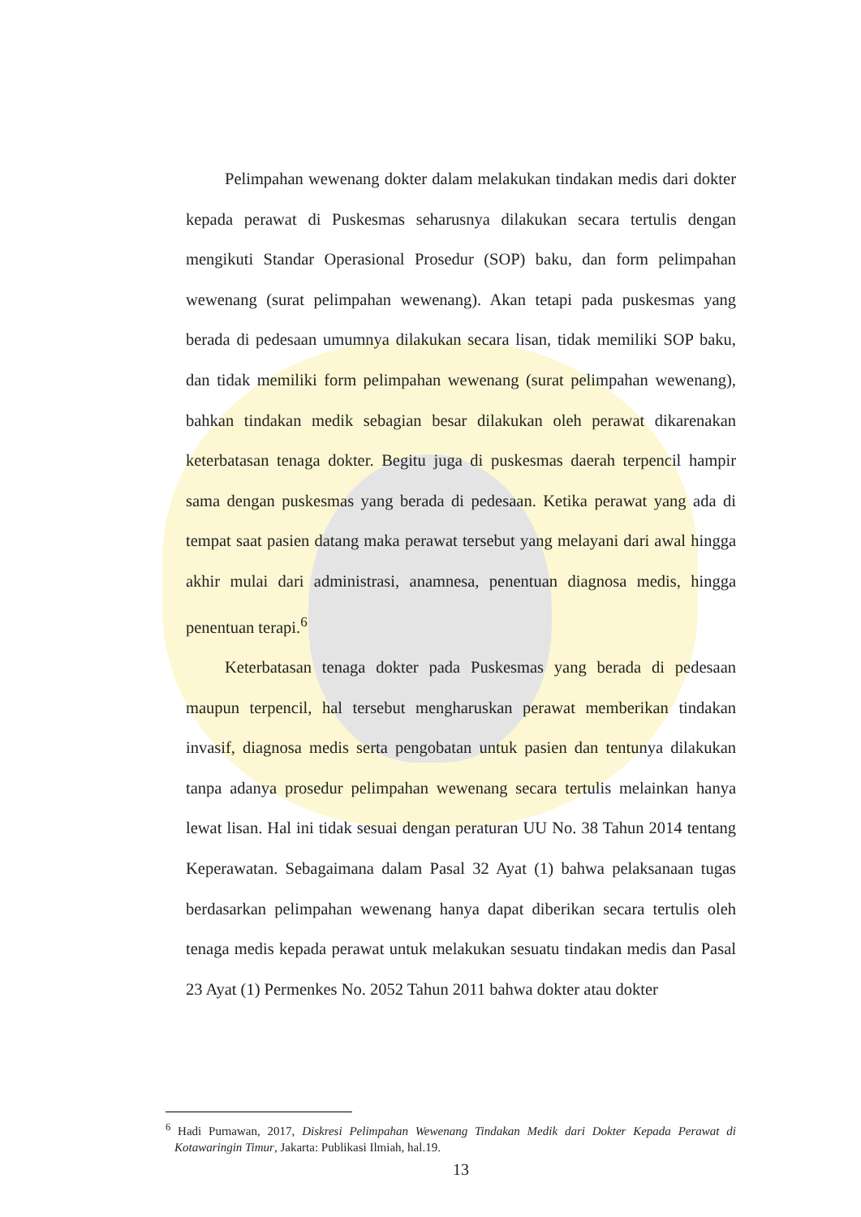Pelimpahan wewenang dokter dalam melakukan tindakan medis dari dokter kepada perawat di Puskesmas seharusnya dilakukan secara tertulis dengan mengikuti Standar Operasional Prosedur (SOP) baku, dan form pelimpahan wewenang (surat pelimpahan wewenang). Akan tetapi pada puskesmas yang berada di pedesaan umumnya dilakukan secara lisan, tidak memiliki SOP baku, dan tidak memiliki form pelimpahan wewenang (surat pelimpahan wewenang), bahkan tindakan medik sebagian besar dilakukan oleh perawat dikarenakan keterbatasan tenaga dokter. Begitu juga di puskesmas daerah terpencil hampir sama dengan puskesmas yang berada di pedesaan. Ketika perawat yang ada di tempat saat pasien datang maka perawat tersebut yang melayani dari awal hingga akhir mulai dari administrasi, anamnesa, penentuan diagnosa medis, hingga penentuan terapi.<sup>6</sup>
Keterbatasan tenaga dokter pada Puskesmas yang berada di pedesaan maupun terpencil, hal tersebut mengharuskan perawat memberikan tindakan invasif, diagnosa medis serta pengobatan untuk pasien dan tentunya dilakukan tanpa adanya prosedur pelimpahan wewenang secara tertulis melainkan hanya lewat lisan. Hal ini tidak sesuai dengan peraturan UU No. 38 Tahun 2014 tentang Keperawatan. Sebagaimana dalam Pasal 32 Ayat (1) bahwa pelaksanaan tugas berdasarkan pelimpahan wewenang hanya dapat diberikan secara tertulis oleh tenaga medis kepada perawat untuk melakukan sesuatu tindakan medis dan Pasal 23 Ayat (1) Permenkes No. 2052 Tahun 2011 bahwa dokter atau dokter
<sup>6</sup> Hadi Purnawan, 2017, Diskresi Pelimpahan Wewenang Tindakan Medik dari Dokter Kepada Perawat di Kotawaringin Timur, Jakarta: Publikasi Ilmiah, hal.19.
13